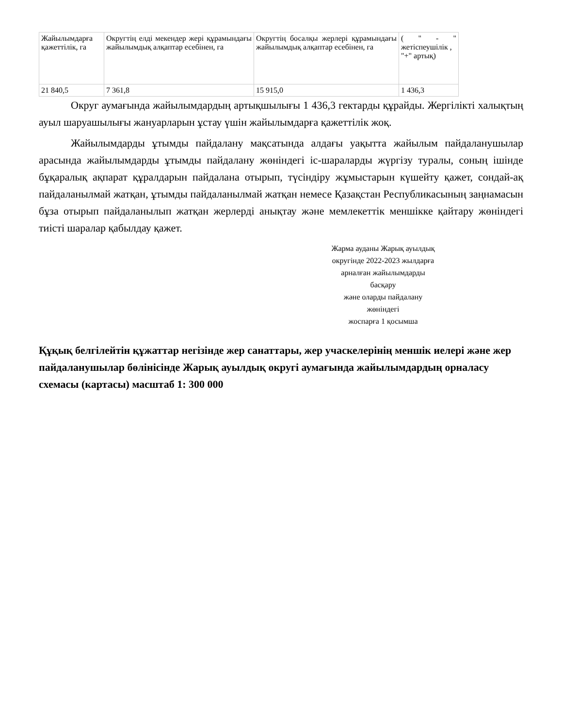| Жайылымдарға қажеттілік, га | Округтің елді мекендер жері құрамындағы жайылымдық алқаптар есебінен, га | Округтің босалқы жерлері құрамындағы жайылымдық алқаптар есебінен, га | ( " - " жетіспеушілік , "+" артық) |
| 21 840,5 | 7 361,8 | 15 915,0 | 1 436,3 |
Округ аумағында жайылымдардың артықшылығы 1 436,3 гектарды құрайды. Жергілікті халықтың ауыл шаруашылығы жануарларын ұстау үшін жайылымдарға қажеттілік жоқ.
Жайылымдарды ұтымды пайдалану мақсатында алдағы уақытта жайылым пайдаланушылар арасында жайылымдарды ұтымды пайдалану жөніндегі іс-шараларды жүргізу туралы, соның ішінде бұқаралық ақпарат құралдарын пайдалана отырып, түсіндіру жұмыстарын күшейту қажет, сондай-ақ пайдаланылмай жатқан, ұтымды пайдаланылмай жатқан немесе Қазақстан Республикасының заңнамасын бұза отырып пайдаланылып жатқан жерлерді анықтау және мемлекеттік меншікке қайтару жөніндегі тиісті шаралар қабылдау қажет.
Жарма ауданы Жарық ауылдық
округінде 2022-2023 жылдарға
арналған жайылымдарды
басқару
және оларды пайдалану
жөніндегі
жоспарға 1 қосымша
Құқық белгілейтін құжаттар негізінде жер санаттары, жер учаскелерінің меншік иелері және жер пайдаланушылар бөлінісінде Жарық ауылдық округі аумағында жайылымдардың орналасу схемасы (картасы) масштаб 1: 300 000